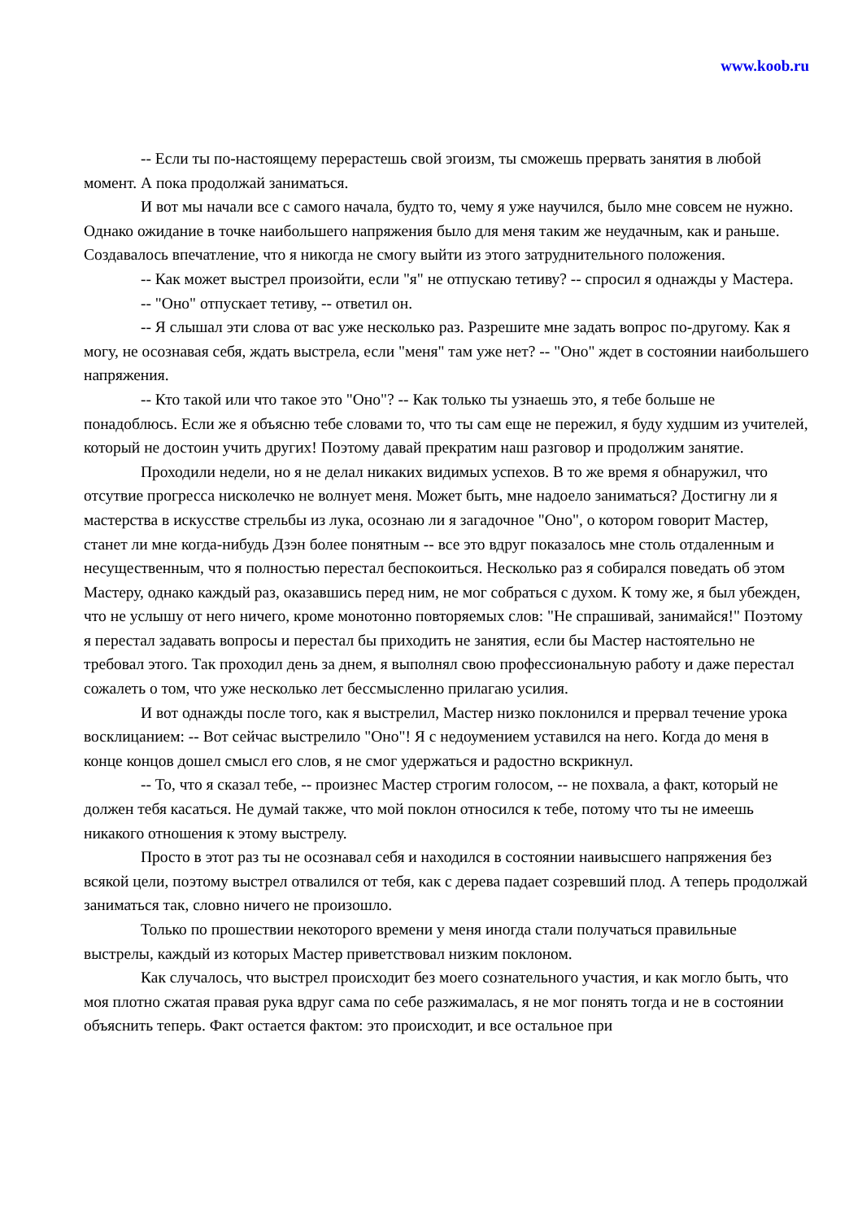www.koob.ru
-- Если ты по-настоящему перерастешь свой эгоизм, ты сможешь прервать занятия в любой момент. А пока продолжай заниматься.
И вот мы начали все с самого начала, будто то, чему я уже научился, было мне совсем не нужно. Однако ожидание в точке наибольшего напряжения было для меня таким же неудачным, как и раньше. Создавалось впечатление, что я никогда не смогу выйти из этого затруднительного положения.
-- Как может выстрел произойти, если "я" не отпускаю тетиву? -- спросил я однажды у Мастера.
-- "Оно" отпускает тетиву, -- ответил он.
-- Я слышал эти слова от вас уже несколько раз. Разрешите мне задать вопрос по-другому. Как я могу, не осознавая себя, ждать выстрела, если "меня" там уже нет? -- "Оно" ждет в состоянии наибольшего напряжения.
-- Кто такой или что такое это "Оно"? -- Как только ты узнаешь это, я тебе больше не понадоблюсь. Если же я объясню тебе словами то, что ты сам еще не пережил, я буду худшим из учителей, который не достоин учить других! Поэтому давай прекратим наш разговор и продолжим занятие.
Проходили недели, но я не делал никаких видимых успехов. В то же время я обнаружил, что отсутвие прогресса нисколечко не волнует меня. Может быть, мне надоело заниматься? Достигну ли я мастерства в искусстве стрельбы из лука, осознаю ли я загадочное "Оно", о котором говорит Мастер, станет ли мне когда-нибудь Дзэн более понятным -- все это вдруг показалось мне столь отдаленным и несущественным, что я полностью перестал беспокоиться. Несколько раз я собирался поведать об этом Мастеру, однако каждый раз, оказавшись перед ним, не мог собраться с духом. К тому же, я был убежден, что не услышу от него ничего, кроме монотонно повторяемых слов: "Не спрашивай, занимайся!" Поэтому я перестал задавать вопросы и перестал бы приходить не занятия, если бы Мастер настоятельно не требовал этого. Так проходил день за днем, я выполнял свою профессиональную работу и даже перестал сожалеть о том, что уже несколько лет бессмысленно прилагаю усилия.
И вот однажды после того, как я выстрелил, Мастер низко поклонился и прервал течение урока восклицанием: -- Вот сейчас выстрелило "Оно"! Я с недоумением уставился на него. Когда до меня в конце концов дошел смысл его слов, я не смог удержаться и радостно вскрикнул.
-- То, что я сказал тебе, -- произнес Мастер строгим голосом, -- не похвала, а факт, который не должен тебя касаться. Не думай также, что мой поклон относился к тебе, потому что ты не имеешь никакого отношения к этому выстрелу.
Просто в этот раз ты не осознавал себя и находился в состоянии наивысшего напряжения без всякой цели, поэтому выстрел отвалился от тебя, как с дерева падает созревший плод. А теперь продолжай заниматься так, словно ничего не произошло.
Только по прошествии некоторого времени у меня иногда стали получаться правильные выстрелы, каждый из которых Мастер приветствовал низким поклоном.
Как случалось, что выстрел происходит без моего сознательного участия, и как могло быть, что моя плотно сжатая правая рука вдруг сама по себе разжималась, я не мог понять тогда и не в состоянии объяснить теперь. Факт остается фактом: это происходит, и все остальное при